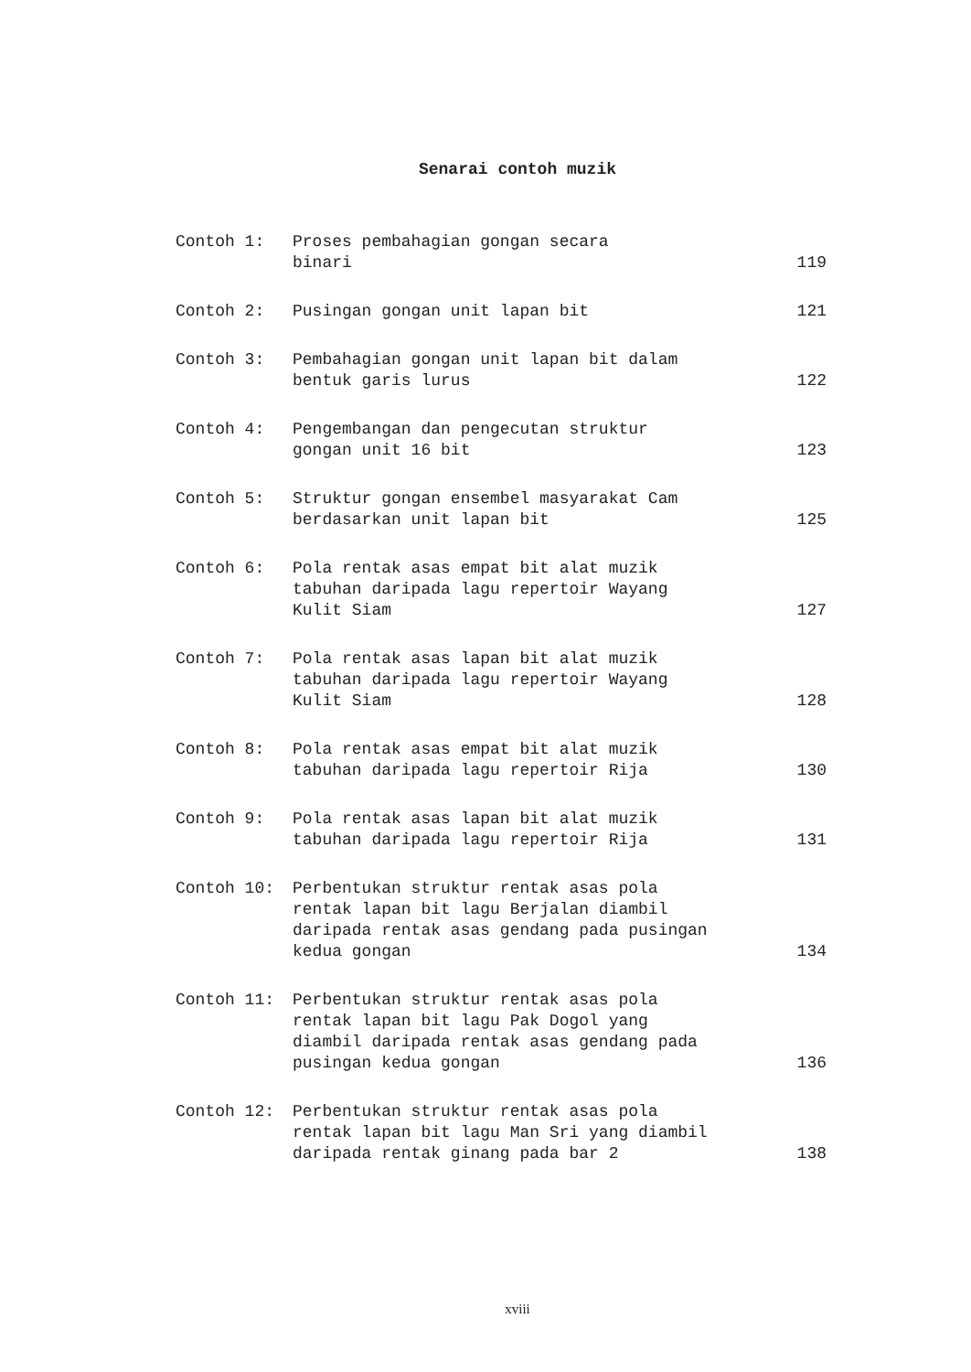Senarai contoh muzik
| Contoh 1: | Proses pembahagian gongan secara binari | 119 |
| Contoh 2: | Pusingan gongan unit lapan bit | 121 |
| Contoh 3: | Pembahagian gongan unit lapan bit dalam bentuk garis lurus | 122 |
| Contoh 4: | Pengembangan dan pengecutan struktur gongan unit 16 bit | 123 |
| Contoh 5: | Struktur gongan ensembel masyarakat Cam berdasarkan unit lapan bit | 125 |
| Contoh 6: | Pola rentak asas empat bit alat muzik tabuhan daripada lagu repertoir Wayang Kulit Siam | 127 |
| Contoh 7: | Pola rentak asas lapan bit alat muzik tabuhan daripada lagu repertoir Wayang Kulit Siam | 128 |
| Contoh 8: | Pola rentak asas empat bit alat muzik tabuhan daripada lagu repertoir Rija | 130 |
| Contoh 9: | Pola rentak asas lapan bit alat muzik tabuhan daripada lagu repertoir Rija | 131 |
| Contoh 10: | Perbentukan struktur rentak asas pola rentak lapan bit lagu Berjalan diambil daripada rentak asas gendang pada pusingan kedua gongan | 134 |
| Contoh 11: | Perbentukan struktur rentak asas pola rentak lapan bit lagu Pak Dogol yang diambil daripada rentak asas gendang pada pusingan kedua gongan | 136 |
| Contoh 12: | Perbentukan struktur rentak asas pola rentak lapan bit lagu Man Sri yang diambil daripada rentak ginang pada bar 2 | 138 |
xviii